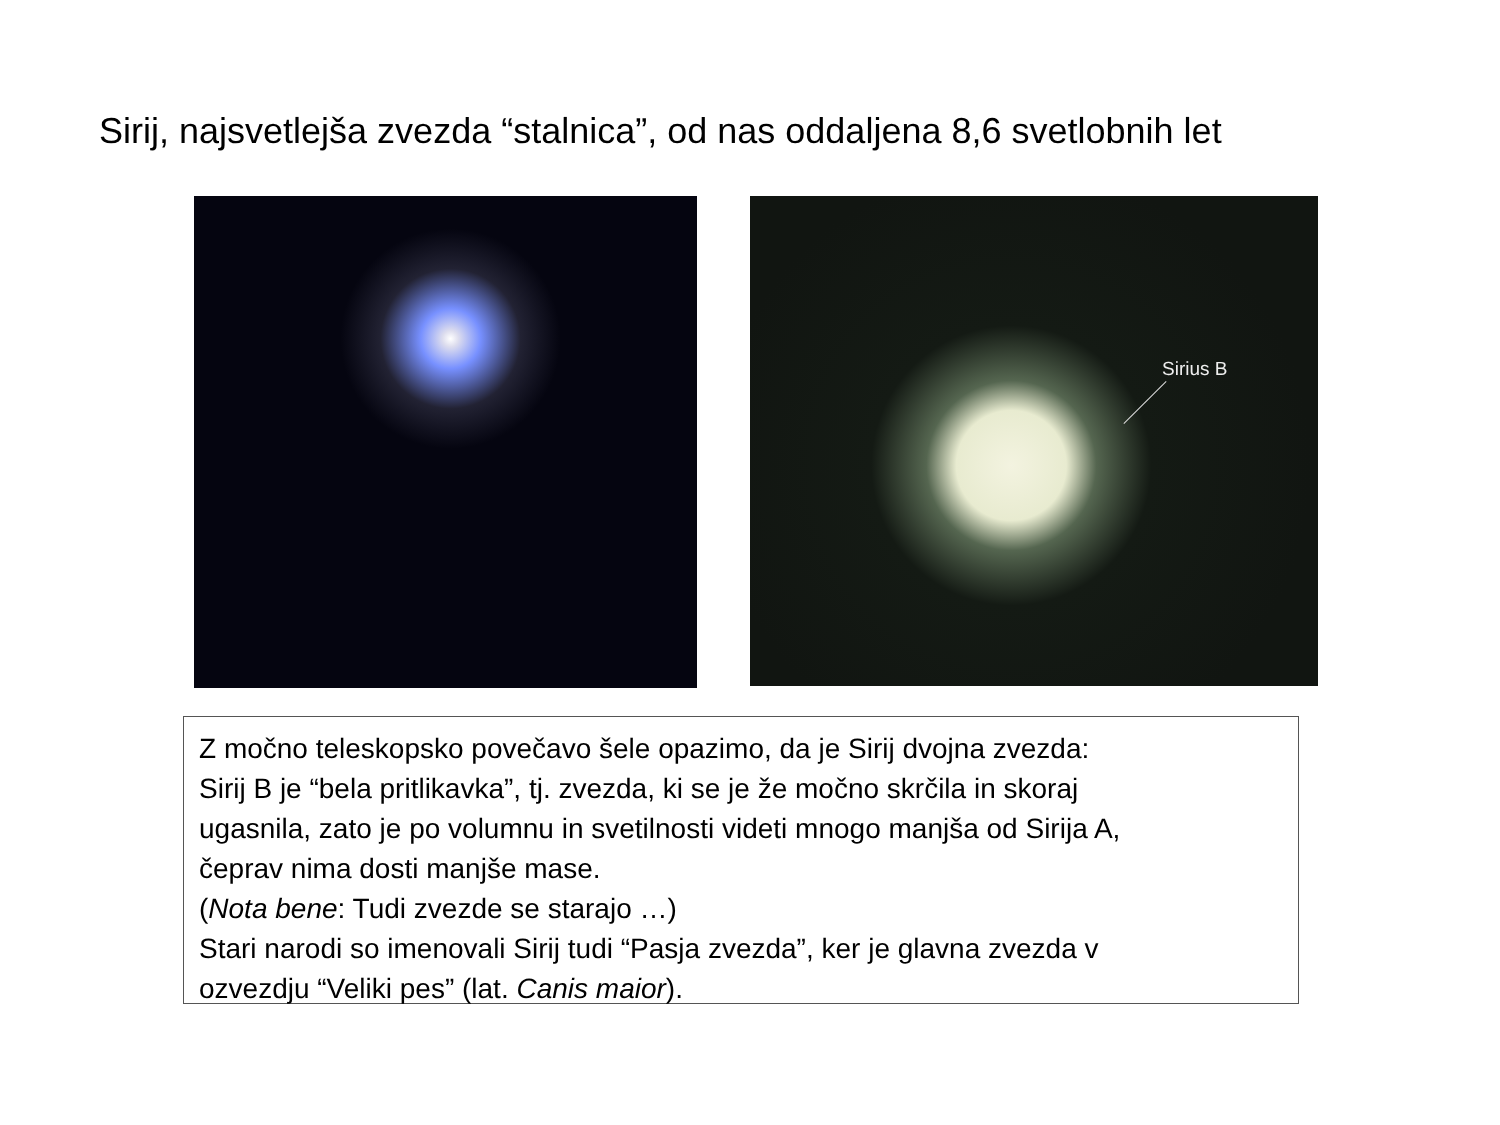Sirij, najsvetlejša zvezda “stalnica”, od nas oddaljena 8,6 svetlobnih let
Sirius B
Z močno teleskopsko povečavo šele opazimo, da je Sirij dvojna zvezda:
Sirij B je “bela pritlikavka”, tj. zvezda, ki se je že močno skrčila in skoraj
ugasnila, zato je po volumnu in svetilnosti videti mnogo manjša od Sirija A,
čeprav nima dosti manjše mase.
(Nota bene: Tudi zvezde se starajo …)
Stari narodi so imenovali Sirij tudi “Pasja zvezda”, ker je glavna zvezda v
ozvezdju “Veliki pes” (lat. Canis maior).